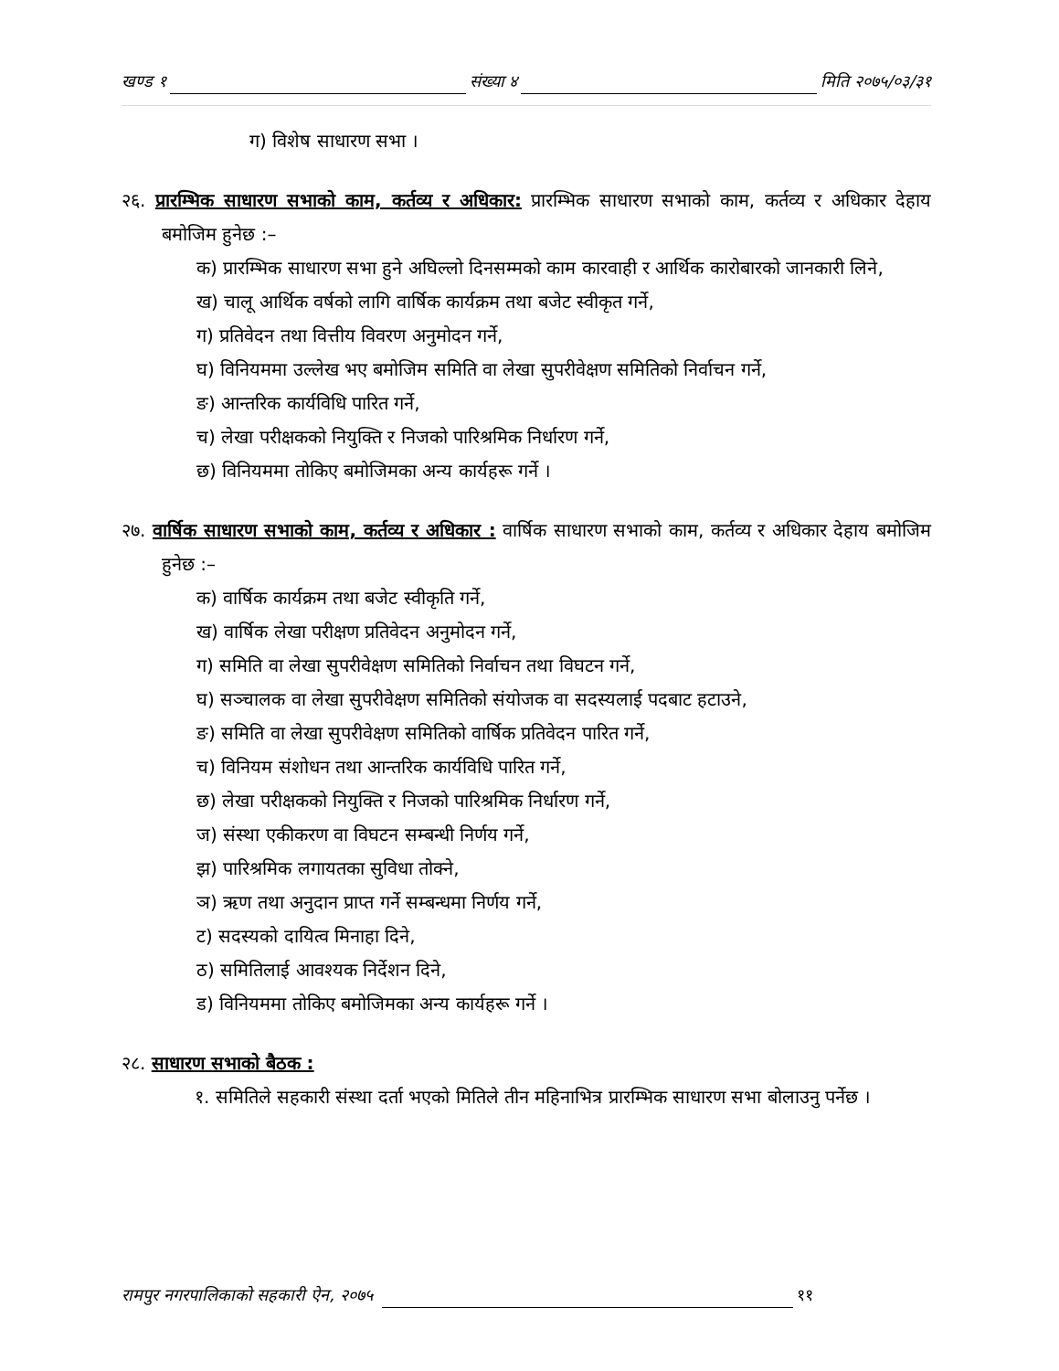खण्ड १ संख्या ४ मिति २०७५/०३/३१
ग) विशेष साधारण सभा ।
२६. प्रारम्भिक साधारण सभाको काम, कर्तव्य र अधिकार: प्रारम्भिक साधारण सभाको काम, कर्तव्य र अधिकार देहाय बमोजिम हुनेछ :–
क) प्रारम्भिक साधारण सभा हुने अघिल्लो दिनसम्मको काम कारवाही र आर्थिक कारोबारको जानकारी लिने,
ख) चालू आर्थिक वर्षको लागि वार्षिक कार्यक्रम तथा बजेट स्वीकृत गर्ने,
ग) प्रतिवेदन तथा वित्तीय विवरण अनुमोदन गर्ने,
घ) विनियममा उल्लेख भए बमोजिम समिति वा लेखा सुपरीवेक्षण समितिको निर्वाचन गर्ने,
ङ) आन्तरिक कार्यविधि पारित गर्ने,
च) लेखा परीक्षकको नियुक्ति र निजको पारिश्रमिक निर्धारण गर्ने,
छ) विनियममा तोकिए बमोजिमका अन्य कार्यहरू गर्ने ।
२७. वार्षिक साधारण सभाको काम, कर्तव्य र अधिकार : वार्षिक साधारण सभाको काम, कर्तव्य र अधिकार देहाय बमोजिम हुनेछ :–
क) वार्षिक कार्यक्रम तथा बजेट स्वीकृति गर्ने,
ख) वार्षिक लेखा परीक्षण प्रतिवेदन अनुमोदन गर्ने,
ग) समिति वा लेखा सुपरीवेक्षण समितिको निर्वाचन तथा विघटन गर्ने,
घ) सञ्चालक वा लेखा सुपरीवेक्षण समितिको संयोजक वा सदस्यलाई पदबाट हटाउने,
ङ) समिति वा लेखा सुपरीवेक्षण समितिको वार्षिक प्रतिवेदन पारित गर्ने,
च) विनियम संशोधन तथा आन्तरिक कार्यविधि पारित गर्ने,
छ) लेखा परीक्षकको नियुक्ति र निजको पारिश्रमिक निर्धारण गर्ने,
ज) संस्था एकीकरण वा विघटन सम्बन्धी निर्णय गर्ने,
झ) पारिश्रमिक लगायतका सुविधा तोक्ने,
ञ) ऋण तथा अनुदान प्राप्त गर्ने सम्बन्धमा निर्णय गर्ने,
ट) सदस्यको दायित्व मिनाहा दिने,
ठ) समितिलाई आवश्यक निर्देशन दिने,
ड) विनियममा तोकिए बमोजिमका अन्य कार्यहरू गर्ने ।
२८. साधारण सभाको बैठक :
१. समितिले सहकारी संस्था दर्ता भएको मितिले तीन महिनाभित्र प्रारम्भिक साधारण सभा बोलाउनु पर्नेछ ।
रामपुर नगरपालिकाको सहकारी ऐन, २०७५ ११